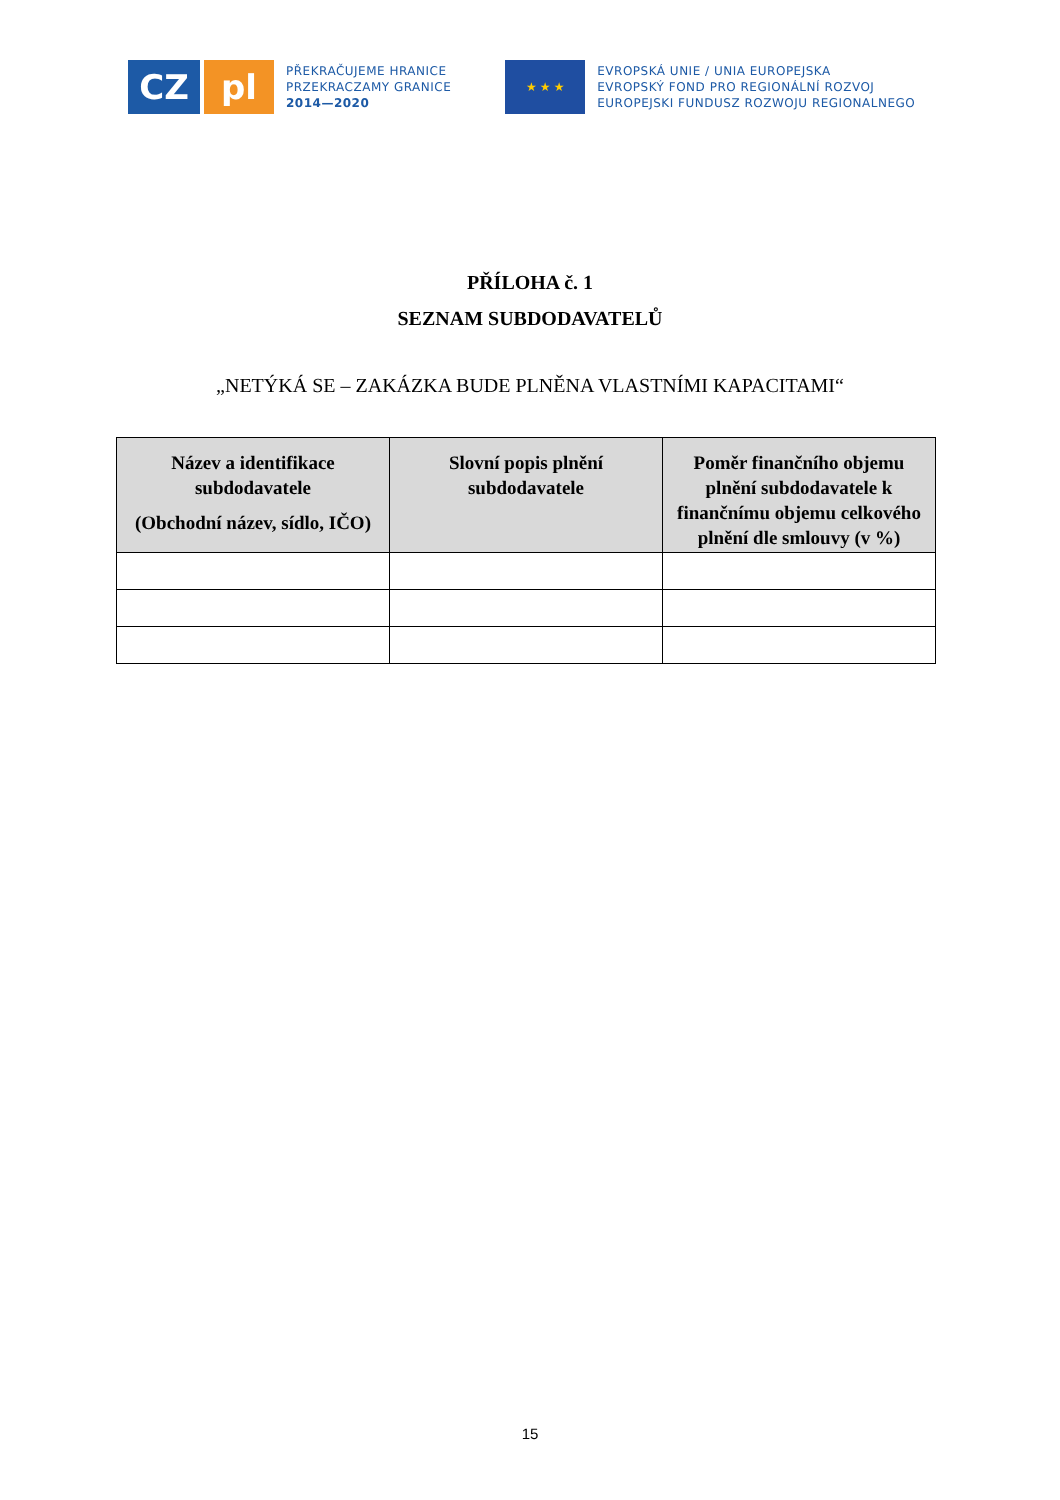CZ pl
PŘEKRAČUJEME HRANICE
PRZEKRACZAMY GRANICE
2014—2020
★ ★ ★
EVROPSKÁ UNIE / UNIA EUROPEJSKA
EVROPSKÝ FOND PRO REGIONÁLNÍ ROZVOJ
EUROPEJSKI FUNDUSZ ROZWOJU REGIONALNEGO
PŘÍLOHA č. 1
SEZNAM SUBDODAVATELŮ
„NETÝKÁ SE – ZAKÁZKA BUDE PLNĚNA VLASTNÍMI KAPACITAMI“
| Název a identifikace subdodavatele (Obchodní název, sídlo, IČO) | Slovní popis plnění subdodavatele | Poměr finančního objemu plnění subdodavatele k finančnímu objemu celkového plnění dle smlouvy (v %) |
| --- | --- | --- |
15